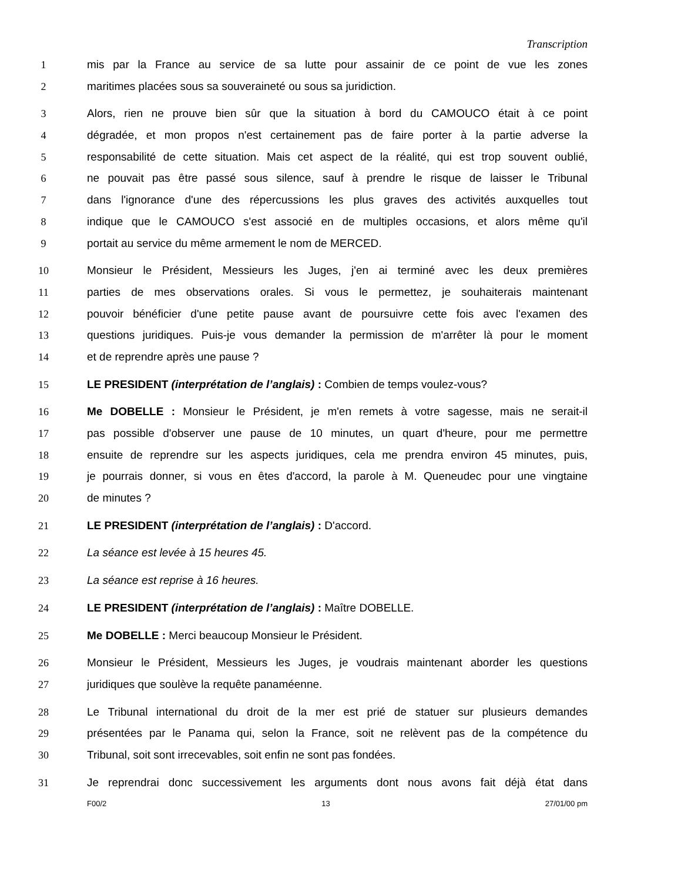Transcription
1 mis par la France au service de sa lutte pour assainir de ce point de vue les zones
2 maritimes placées sous sa souveraineté ou sous sa juridiction.
3 Alors, rien ne prouve bien sûr que la situation à bord du CAMOUCO était à ce point
4 dégradée, et mon propos n'est certainement pas de faire porter à la partie adverse la
5 responsabilité de cette situation. Mais cet aspect de la réalité, qui est trop souvent oublié,
6 ne pouvait pas être passé sous silence, sauf à prendre le risque de laisser le Tribunal
7 dans l'ignorance d'une des répercussions les plus graves des activités auxquelles tout
8 indique que le CAMOUCO s'est associé en de multiples occasions, et alors même qu'il
9 portait au service du même armement le nom de MERCED.
10 Monsieur le Président, Messieurs les Juges, j'en ai terminé avec les deux premières
11 parties de mes observations orales. Si vous le permettez, je souhaiterais maintenant
12 pouvoir bénéficier d'une petite pause avant de poursuivre cette fois avec l'examen des
13 questions juridiques. Puis-je vous demander la permission de m'arrêter là pour le moment
14 et de reprendre après une pause ?
15 LE PRESIDENT (interprétation de l’anglais) : Combien de temps voulez-vous?
16 Me DOBELLE : Monsieur le Président, je m'en remets à votre sagesse, mais ne serait-il
17 pas possible d'observer une pause de 10 minutes, un quart d'heure, pour me permettre
18 ensuite de reprendre sur les aspects juridiques, cela me prendra environ 45 minutes, puis,
19 je pourrais donner, si vous en êtes d'accord, la parole à M. Queneudec pour une vingtaine
20 de minutes ?
21 LE PRESIDENT (interprétation de l’anglais) : D'accord.
22 La séance est levée à 15 heures 45.
23 La séance est reprise à 16 heures.
24 LE PRESIDENT (interprétation de l’anglais) : Maître DOBELLE.
25 Me DOBELLE : Merci beaucoup Monsieur le Président.
26 Monsieur le Président, Messieurs les Juges, je voudrais maintenant aborder les questions
27 juridiques que soulève la requête panaméenne.
28 Le Tribunal international du droit de la mer est prié de statuer sur plusieurs demandes
29 présentées par le Panama qui, selon la France, soit ne relèvent pas de la compétence du
30 Tribunal, soit sont irrecevables, soit enfin ne sont pas fondées.
31 Je reprendrai donc successivement les arguments dont nous avons fait déjà état dans
F00/2 13 27/01/00 pm